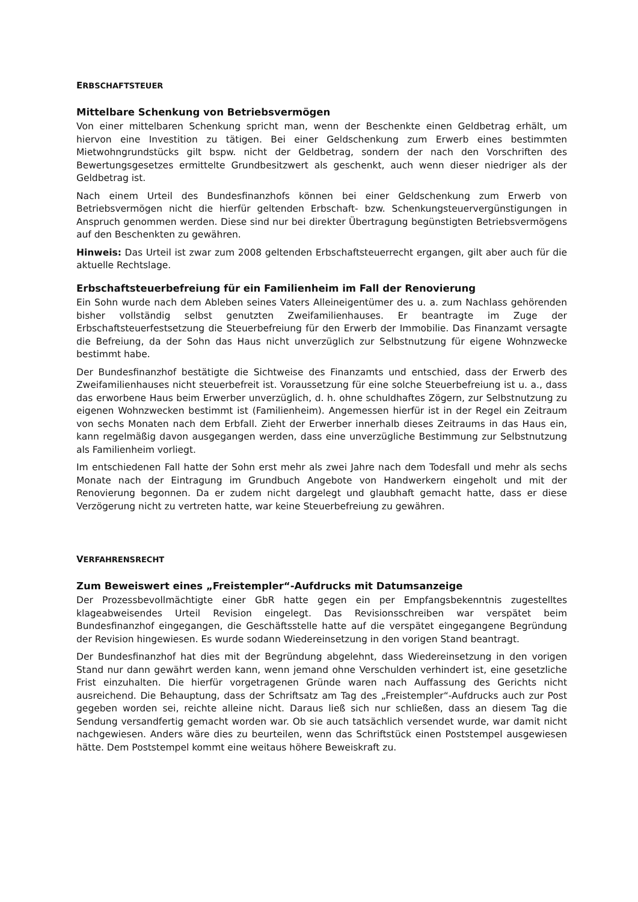ERBSCHAFTSTEUER
Mittelbare Schenkung von Betriebsvermögen
Von einer mittelbaren Schenkung spricht man, wenn der Beschenkte einen Geldbetrag erhält, um hiervon eine Investition zu tätigen. Bei einer Geldschenkung zum Erwerb eines bestimmten Mietwohngrundstücks gilt bspw. nicht der Geldbetrag, sondern der nach den Vorschriften des Bewertungsgesetzes ermittelte Grundbesitzwert als geschenkt, auch wenn dieser niedriger als der Geldbetrag ist.
Nach einem Urteil des Bundesfinanzhofs können bei einer Geldschenkung zum Erwerb von Betriebsvermögen nicht die hierfür geltenden Erbschaft- bzw. Schenkungsteuervergünstigungen in Anspruch genommen werden. Diese sind nur bei direkter Übertragung begünstigten Betriebsvermögens auf den Beschenkten zu gewähren.
Hinweis: Das Urteil ist zwar zum 2008 geltenden Erbschaftsteuerrecht ergangen, gilt aber auch für die aktuelle Rechtslage.
Erbschaftsteuerbefreiung für ein Familienheim im Fall der Renovierung
Ein Sohn wurde nach dem Ableben seines Vaters Alleineigentümer des u. a. zum Nachlass gehörenden bisher vollständig selbst genutzten Zweifamilienhauses. Er beantragte im Zuge der Erbschaftsteuerfestsetzung die Steuerbefreiung für den Erwerb der Immobilie. Das Finanzamt versagte die Befreiung, da der Sohn das Haus nicht unverzüglich zur Selbstnutzung für eigene Wohnzwecke bestimmt habe.
Der Bundesfinanzhof bestätigte die Sichtweise des Finanzamts und entschied, dass der Erwerb des Zweifamilienhauses nicht steuerbefreit ist. Voraussetzung für eine solche Steuerbefreiung ist u. a., dass das erworbene Haus beim Erwerber unverzüglich, d. h. ohne schuldhaftes Zögern, zur Selbstnutzung zu eigenen Wohnzwecken bestimmt ist (Familienheim). Angemessen hierfür ist in der Regel ein Zeitraum von sechs Monaten nach dem Erbfall. Zieht der Erwerber innerhalb dieses Zeitraums in das Haus ein, kann regelmäßig davon ausgegangen werden, dass eine unverzügliche Bestimmung zur Selbstnutzung als Familienheim vorliegt.
Im entschiedenen Fall hatte der Sohn erst mehr als zwei Jahre nach dem Todesfall und mehr als sechs Monate nach der Eintragung im Grundbuch Angebote von Handwerkern eingeholt und mit der Renovierung begonnen. Da er zudem nicht dargelegt und glaubhaft gemacht hatte, dass er diese Verzögerung nicht zu vertreten hatte, war keine Steuerbefreiung zu gewähren.
VERFAHRENSRECHT
Zum Beweiswert eines „Freistempler“-Aufdrucks mit Datumsanzeige
Der Prozessbevollmächtigte einer GbR hatte gegen ein per Empfangsbekenntnis zugestelltes klageabweisendes Urteil Revision eingelegt. Das Revisionsschreiben war verspätet beim Bundesfinanzhof eingegangen, die Geschäftsstelle hatte auf die verspätet eingegangene Begründung der Revision hingewiesen. Es wurde sodann Wiedereinsetzung in den vorigen Stand beantragt.
Der Bundesfinanzhof hat dies mit der Begründung abgelehnt, dass Wiedereinsetzung in den vorigen Stand nur dann gewährt werden kann, wenn jemand ohne Verschulden verhindert ist, eine gesetzliche Frist einzuhalten. Die hierfür vorgetragenen Gründe waren nach Auffassung des Gerichts nicht ausreichend. Die Behauptung, dass der Schriftsatz am Tag des „Freistempler“-Aufdrucks auch zur Post gegeben worden sei, reichte alleine nicht. Daraus ließ sich nur schließen, dass an diesem Tag die Sendung versandfertig gemacht worden war. Ob sie auch tatsächlich versendet wurde, war damit nicht nachgewiesen. Anders wäre dies zu beurteilen, wenn das Schriftstück einen Poststempel ausgewiesen hätte. Dem Poststempel kommt eine weitaus höhere Beweiskraft zu.